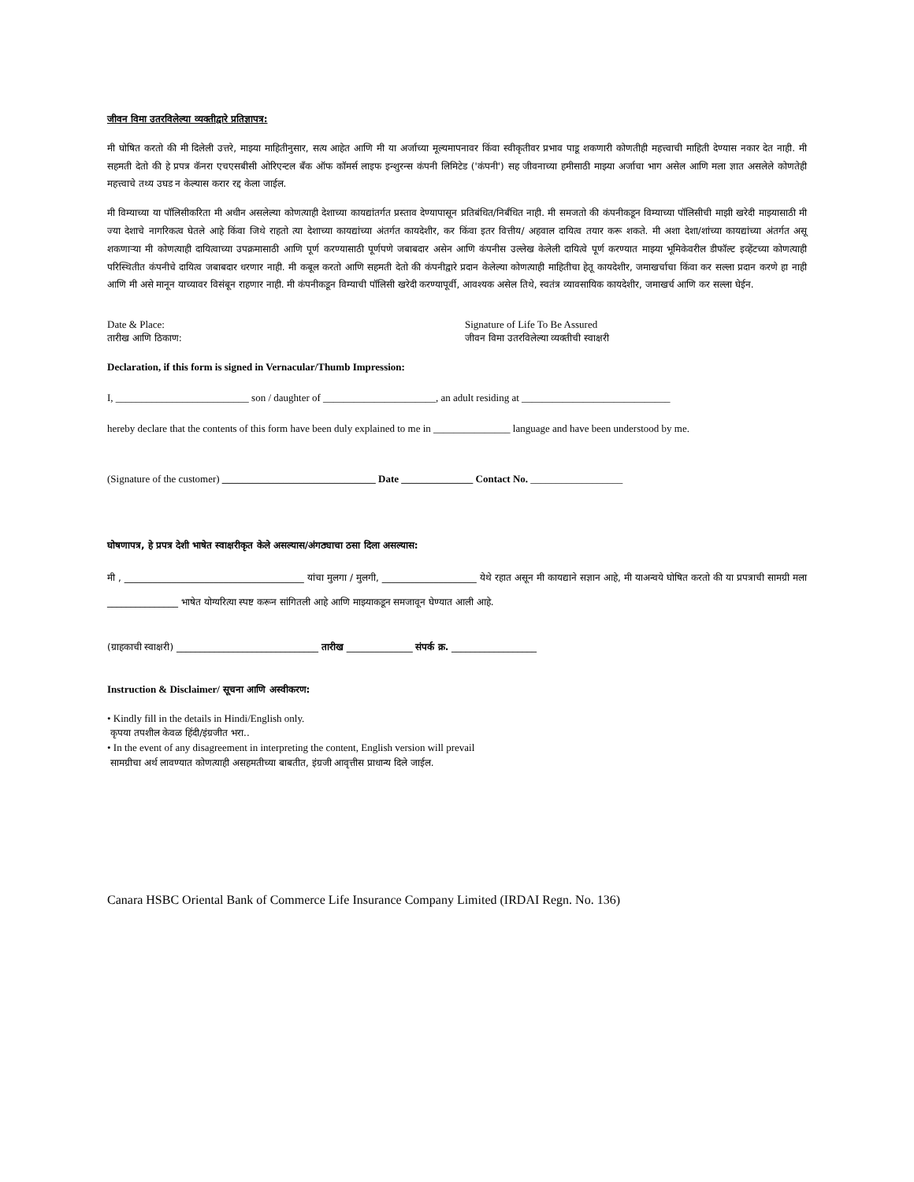जीवन विमा उतरविलेल्या व्यक्तीद्वारे प्रतिज्ञापत्र:
मी घोषित करतो की मी दिलेली उत्तरे, माझ्या माहितीनुसार, सत्य आहेत आणि मी या अर्जाच्या मूल्यमापनावर किंवा स्वीकृतीवर प्रभाव पाडू शकणारी कोणतीही महत्त्वाची माहिती देण्यास नकार देत नाही. मी सहमती देतो की हे प्रपत्र कॅनरा एचएसबीसी ओरिएन्टल बँक ऑफ कॉमर्स लाइफ इन्शुरन्स कंपनी लिमिटेड ('कंपनी') सह जीवनाच्या हमीसाठी माझ्या अर्जाचा भाग असेल आणि मला ज्ञात असलेले कोणतेही महत्त्वाचे तथ्य उघड न केल्यास करार रद्द केला जाईल.
मी विम्याच्या या पॉलिसीकरिता मी अधीन असलेल्या कोणत्याही देशाच्या कायद्यांतर्गत प्रस्ताव देण्यापासून प्रतिबंधित/निर्बंधित नाही. मी समजतो की कंपनीकडून विम्याच्या पॉलिसीची माझी खरेदी माझ्यासाठी मी ज्या देशाचे नागरिकत्व घेतले आहे किंवा जिथे राहतो त्या देशाच्या कायद्यांच्या अंतर्गत कायदेशीर, कर किंवा इतर वित्तीय/ अहवाल दायित्व तयार करू शकते. मी अशा देशा/शांच्या कायद्यांच्या अंतर्गत असू शकणाऱ्या मी कोणत्याही दायित्वाच्या उपक्रमासाठी आणि पूर्ण करण्यासाठी पूर्णपणे जबाबदार असेन आणि कंपनीस उल्लेख केलेली दायित्वे पूर्ण करण्यात माझ्या भूमिकेवरील डीफॉल्ट इव्हेंटच्या कोणत्याही परिस्थितीत कंपनीचे दायित्व जबाबदार धरणार नाही. मी कबूल करतो आणि सहमती देतो की कंपनीद्वारे प्रदान केलेल्या कोणत्याही माहितीचा हेतू कायदेशीर, जमाखर्चाचा किंवा कर सल्ला प्रदान करणे हा नाही आणि मी असे मानून याच्यावर विसंबून राहणार नाही. मी कंपनीकडून विम्याची पॉलिसी खरेदी करण्यापूर्वी, आवश्यक असेल तिथे, स्वतंत्र व्यावसायिक कायदेशीर, जमाखर्च आणि कर सल्ला घेईन.
Date & Place:
तारीख आणि ठिकाण:
Signature of Life To Be Assured
जीवन विमा उतरविलेल्या व्यक्तीची स्वाक्षरी
Declaration, if this form is signed in Vernacular/Thumb Impression:
I, __________________________ son / daughter of ______________________, an adult residing at _____________________________
hereby declare that the contents of this form have been duly explained to me in _______________ language and have been understood by me.
(Signature of the customer) ______________________________ Date ______________ Contact No. __________________
घोषणापत्र, हे प्रपत्र देशी भाषेत स्वाक्षरीकृत केले असल्यास/अंगठ्याचा ठसा दिला असल्यास:
मी , ______________________________________ यांचा मुलगा / मुलगी, ____________________ येथे रहात असून मी कायद्याने सज्ञान आहे, मी याअन्वये घोषित करतो की या प्रपत्राची सामग्री मला _______________ भाषेत योग्यरित्या स्पष्ट करून सांगितली आहे आणि माझ्याकडून समजावून घेण्यात आली आहे.
(ग्राहकाची स्वाक्षरी) ______________________________ तारीख ______________ संपर्क क्र. __________________
Instruction & Disclaimer/ सूचना आणि अस्वीकरण:
• Kindly fill in the details in Hindi/English only.
कृपया तपशील केवळ हिंदी/इंग्रजीत भरा..
• In the event of any disagreement in interpreting the content, English version will prevail
सामग्रीचा अर्थ लावण्यात कोणत्याही असहमतीच्या बाबतीत, इंग्रजी आवृत्तीस प्राधान्य दिले जाईल.
Canara HSBC Oriental Bank of Commerce Life Insurance Company Limited (IRDAI Regn. No. 136)